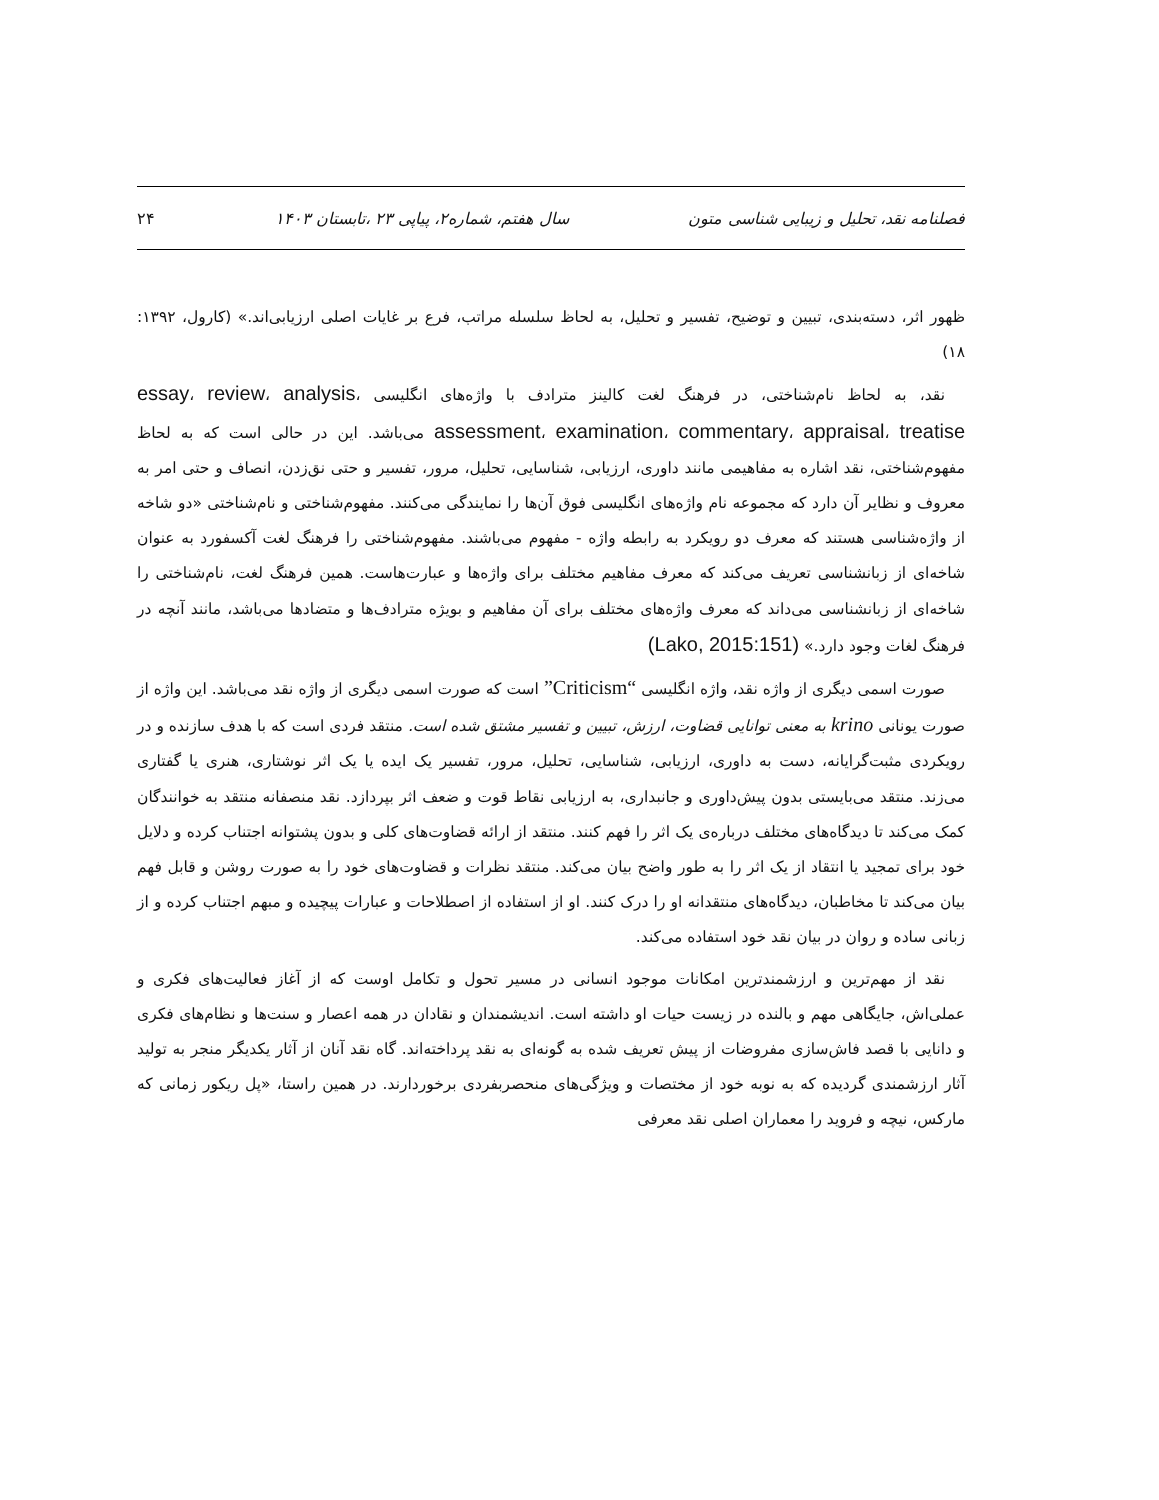فصلنامه نقد، تحلیل و زیبایی شناسی متون سال هفتم، شماره۲، پیاپی ۲۳ ،تابستان ۱۴۰۳ ۲۴
ظهور اثر، دسته‌بندی، تبیین و توضیح، تفسیر و تحلیل، به لحاظ سلسله مراتب، فرع بر غایات اصلی ارزیابی‌اند.» (کارول، ۱۳۹۲: ۱۸)
نقد، به لحاظ نام‌شناختی، در فرهنگ لغت کالینز مترادف با واژه‌های انگلیسی essay، review، analysis، assessment، examination، commentary، appraisal، treatise می‌باشد. این در حالی است که به لحاظ مفهوم‌شناختی، نقد اشاره به مفاهیمی مانند داوری، ارزیابی، شناسایی، تحلیل، مرور، تفسیر و حتی نق‌زدن، انصاف و حتی امر به معروف و نظایر آن دارد که مجموعه نام واژه‌های انگلیسی فوق آن‌ها را نمایندگی می‌کنند. مفهوم‌شناختی و نام‌شناختی «دو شاخه از واژه‌شناسی هستند که معرف دو رویکرد به رابطه واژه - مفهوم می‌باشند. مفهوم‌شناختی را فرهنگ لغت آکسفورد به عنوان شاخه‌ای از زبانشناسی تعریف می‌کند که معرف مفاهیم مختلف برای واژه‌ها و عبارت‌هاست. همین فرهنگ لغت، نام‌شناختی را شاخه‌ای از زبانشناسی می‌داند که معرف واژه‌های مختلف برای آن مفاهیم و بویژه مترادف‌ها و متضادها می‌باشد، مانند آنچه در فرهنگ لغات وجود دارد.» (Lako, 2015:151)
صورت اسمی دیگری از واژه نقد، واژه انگلیسی “Criticism” است که صورت اسمی دیگری از واژه نقد می‌باشد. این واژه از صورت یونانی krino به معنی توانایی قضاوت، ارزش، تبیین و تفسیر مشتق شده است. منتقد فردی است که با هدف سازنده و در رویکردی مثبت‌گرایانه، دست به داوری، ارزیابی، شناسایی، تحلیل، مرور، تفسیر یک ایده یا یک اثر نوشتاری، هنری یا گفتاری می‌زند. منتقد می‌بایستی بدون پیش‌داوری و جانبداری، به ارزیابی نقاط قوت و ضعف اثر بپردازد. نقد منصفانه منتقد به خوانندگان کمک می‌کند تا دیدگاه‌های مختلف درباره‌ی یک اثر را فهم کنند. منتقد از ارائه قضاوت‌های کلی و بدون پشتوانه اجتناب کرده و دلایل خود برای تمجید یا انتقاد از یک اثر را به طور واضح بیان می‌کند. منتقد نظرات و قضاوت‌های خود را به صورت روشن و قابل فهم بیان می‌کند تا مخاطبان، دیدگاه‌های منتقدانه او را درک کنند. او از استفاده از اصطلاحات و عبارات پیچیده و مبهم اجتناب کرده و از زبانی ساده و روان در بیان نقد خود استفاده می‌کند.
نقد از مهم‌ترین و ارزشمندترین امکانات موجود انسانی در مسیر تحول و تکامل اوست که از آغاز فعالیت‌های فکری و عملی‌اش، جایگاهی مهم و بالنده در زیست حیات او داشته است. اندیشمندان و نقادان در همه اعصار و سنت‌ها و نظام‌های فکری و دانایی با قصد فاش‌سازی مفروضات از پیش تعریف شده به گونه‌ای به نقد پرداخته‌اند. گاه نقد آنان از آثار یکدیگر منجر به تولید آثار ارزشمندی گردیده که به نوبه خود از مختصات و ویژگی‌های منحصربفردی برخوردارند. در همین راستا، «پل ریکور زمانی که مارکس، نیچه و فروید را معماران اصلی نقد معرفی